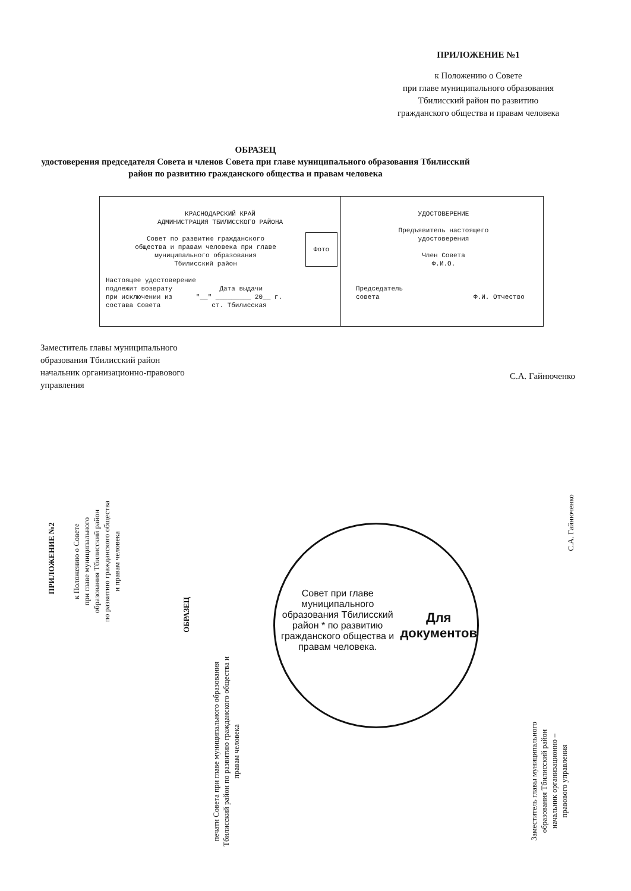ПРИЛОЖЕНИЕ №1
к Положению о Совете
при главе муниципального образования
Тбилисский район по развитию
гражданского общества и правам человека
ОБРАЗЕЦ
удостоверения председателя Совета и членов Совета при главе муниципального образования Тбилисский район по развитию гражданского общества и правам человека
КРАСНОДАРСКИЙ КРАЙ
АДМИНИСТРАЦИЯ ТБИЛИССКОГО РАЙОНА
Фото
Совет по развитию гражданского
общества и правам человека при главе
муниципального образования
Тбилисский район
Настоящее удостоверение
подлежит возврату Дата выдачи
при исключении из "__" _________ 20__ г.
состава Совета ст. Тбилисская
УДОСТОВЕРЕНИЕ
Предъявитель настоящего
удостоверения
Член Совета
Ф.И.О.
Председатель
совета Ф.И. Отчество
Заместитель главы муниципального
образования Тбилисский район
начальник организационно-правового
управления
С.А. Гайнюченко
ПРИЛОЖЕНИЕ №2
к Положению о Совете
при главе муниципального
образования Тбилисский район
по развитию гражданского общества
и правам человека
ОБРАЗЕЦ
печати Совета при главе муниципального образования Тбилисский район по развитию гражданского общества и правам человека
Совет при главе муниципального образования Тбилисский район * по развитию гражданского общества и правам человека.
Для документов
Заместитель главы муниципального
образования Тбилисский район
начальник организационно –
правового управления
С.А. Гайнюченко